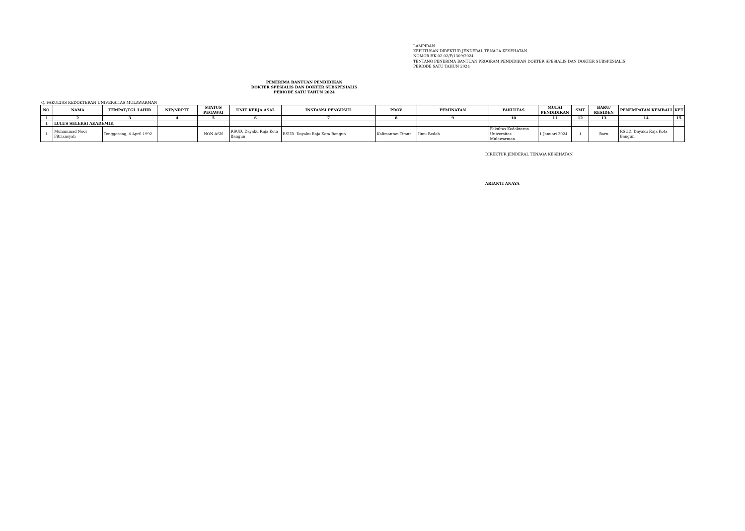LAMPIRAN
KEPUTUSAN DIREKTUR JENDERAL TENAGA KESEHATAN
NOMOR HK.02.02/F/1309/2024
TENTANG PENERIMA BANTUAN PROGRAM PENDIDIKAN DOKTER SPESIALIS DAN DOKTER SUBSPESIALIS
PERIODE SATU TAHUN 2024
PENERIMA BANTUAN PENDIDIKAN
DOKTER SPESIALIS DAN DOKTER SUBSPESIALIS
PERIODE SATU TAHUN 2024
Q. FAKULTAS KEDOKTERAN UNIVERSITAS MULAWARMAN
| NO. | NAMA | TEMPAT/TGL LAHIR | NIP/NRPTT | STATUS PEGAWAI | UNIT KERJA ASAL | INSTANSI PENGUSUL | PROV | PEMINATAN | FAKULTAS | MULAI PENDIDIKAN | SMT | BARU/ RESIDEN | PENEMPATAN KEMBALI | KET |
| --- | --- | --- | --- | --- | --- | --- | --- | --- | --- | --- | --- | --- | --- | --- |
| 1 | 2 | 3 | 4 | 5 | 6 | 7 | 8 | 9 | 10 | 11 | 12 | 13 | 14 | 15 |
| I | LULUS SELEKSI AKADEMIK | | | | | | | | | | | | | |
| 1 | Muhammad Noor Fitriansyah | Tenggarong, 4 April 1992 | | NON ASN | RSUD. Dayaku Raja Kota Bangun | RSUD. Dayaku Raja Kota Bangun | Kalimantan Timur | Ilmu Bedah | Fakultas Kedokteran Universitas Mulawarman | 1 Januari 2024 | 1 | Baru | RSUD. Dayaku Raja Kota Bangun | |
DIREKTUR JENDERAL TENAGA KESEHATAN,
ARIANTI ANAYA